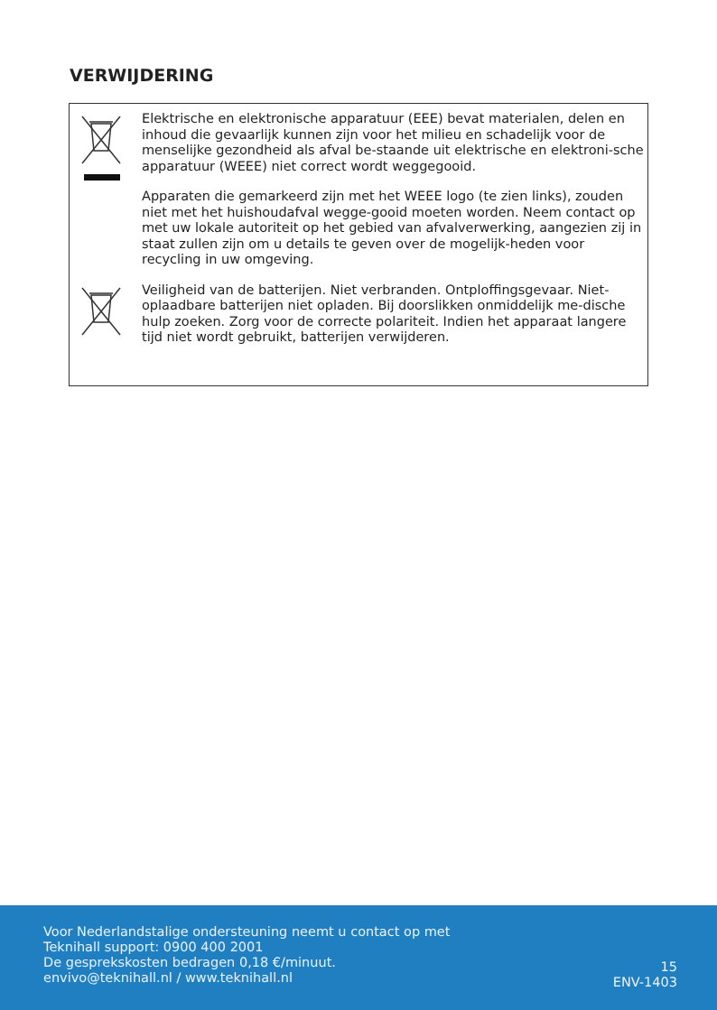VERWIJDERING
Elektrische en elektronische apparatuur (EEE) bevat materialen, delen en inhoud die gevaarlijk kunnen zijn voor het milieu en schadelijk voor de menselijke gezondheid als afval be-staande uit elektrische en elektroni-sche apparatuur (WEEE) niet correct wordt weggegooid.
Apparaten die gemarkeerd zijn met het WEEE logo (te zien links), zouden niet met het huishoudafval wegge-gooid moeten worden. Neem contact op met uw lokale autoriteit op het gebied van afvalverwerking, aangezien zij in staat zullen zijn om u details te geven over de mogelijk-heden voor recycling in uw omgeving.
Veiligheid van de batterijen. Niet verbranden. Ontploffingsgevaar. Niet-oplaadbare batterijen niet opladen. Bij doorslikken onmiddelijk me-dische hulp zoeken. Zorg voor de correcte polariteit. Indien het apparaat langere tijd niet wordt gebruikt, batterijen verwijderen.
Voor Nederlandstalige ondersteuning neemt u contact op met
Teknihall support: 0900 400 2001
De gesprekskosten bedragen 0,18 €/minuut.
envivo@teknihall.nl / www.teknihall.nl
15
ENV-1403